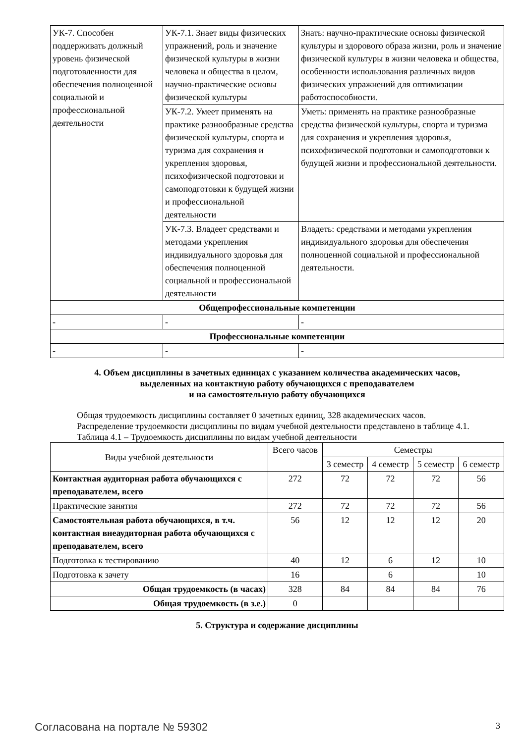| УК-7. Способен поддерживать должный уровень физической подготовленности для обеспечения полноценной социальной и профессиональной деятельности | УК-7.1. Знает виды физических упражнений, роль и значение физической культуры в жизни человека и общества в целом, научно-практические основы физической культуры | Знать: научно-практические основы физической культуры и здорового образа жизни, роль и значение физической культуры в жизни человека и общества, особенности использования различных видов физических упражнений для оптимизации работоспособности. |
| | УК-7.2. Умеет применять на практике разнообразные средства физической культуры, спорта и туризма для сохранения и укрепления здоровья, психофизической подготовки и самоподготовки к будущей жизни и профессиональной деятельности | Уметь: применять на практике разнообразные средства физической культуры, спорта и туризма для сохранения и укрепления здоровья, психофизической подготовки и самоподготовки к будущей жизни и профессиональной деятельности. |
| | УК-7.3. Владеет средствами и методами укрепления индивидуального здоровья для обеспечения полноценной социальной и профессиональной деятельности | Владеть: средствами и методами укрепления индивидуального здоровья для обеспечения полноценной социальной и профессиональной деятельности. |
| Общепрофессиональные компетенции | | |
| - | - | - |
| Профессиональные компетенции | | |
| - | - | - |
4. Объем дисциплины в зачетных единицах с указанием количества академических часов,
выделенных на контактную работу обучающихся с преподавателем
и на самостоятельную работу обучающихся
Общая трудоемкость дисциплины составляет 0 зачетных единиц, 328 академических часов.
Распределение трудоемкости дисциплины по видам учебной деятельности представлено в таблице 4.1.
Таблица 4.1 – Трудоемкость дисциплины по видам учебной деятельности
| Виды учебной деятельности | Всего часов | Семестры | | | |
| --- | --- | --- | --- | --- | --- |
| | | 3 семестр | 4 семестр | 5 семестр | 6 семестр |
| Контактная аудиторная работа обучающихся с преподавателем, всего | 272 | 72 | 72 | 72 | 56 |
| Практические занятия | 272 | 72 | 72 | 72 | 56 |
| Самостоятельная работа обучающихся, в т.ч. контактная внеаудиторная работа обучающихся с преподавателем, всего | 56 | 12 | 12 | 12 | 20 |
| Подготовка к тестированию | 40 | 12 | 6 | 12 | 10 |
| Подготовка к зачету | 16 | | 6 | | 10 |
| Общая трудоемкость (в часах) | 328 | 84 | 84 | 84 | 76 |
| Общая трудоемкость (в з.е.) | 0 | | | | |
5. Структура и содержание дисциплины
Согласована на портале № 59302 3